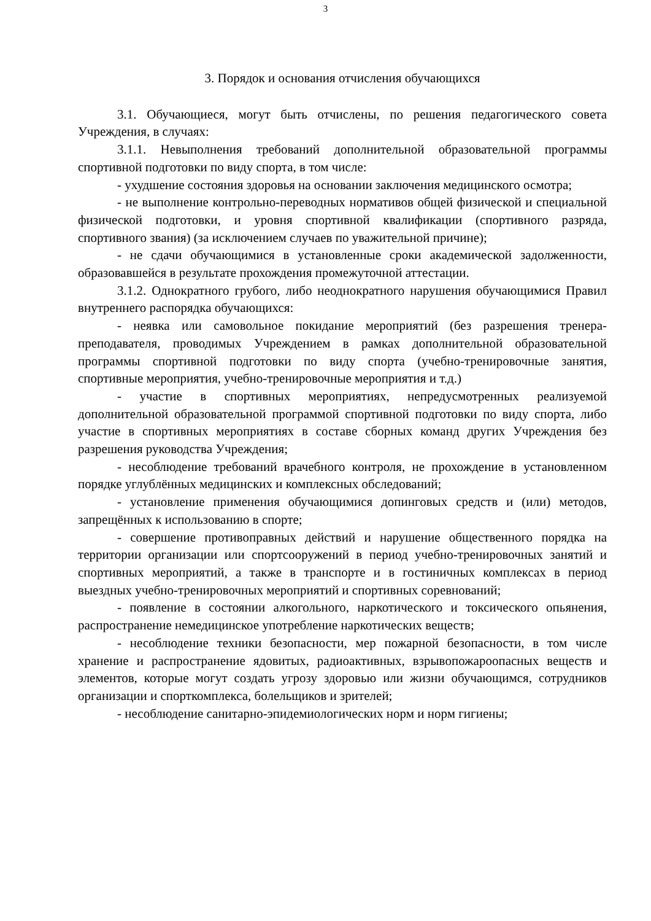3
3. Порядок и основания отчисления обучающихся
3.1. Обучающиеся, могут быть отчислены, по решения педагогического совета Учреждения, в случаях:
3.1.1. Невыполнения требований дополнительной образовательной программы спортивной подготовки по виду спорта, в том числе:
- ухудшение состояния здоровья на основании заключения медицинского осмотра;
- не выполнение контрольно-переводных нормативов общей физической и специальной физической подготовки, и уровня спортивной квалификации (спортивного разряда, спортивного звания) (за исключением случаев по уважительной причине);
- не сдачи обучающимися в установленные сроки академической задолженности, образовавшейся в результате прохождения промежуточной аттестации.
3.1.2. Однократного грубого, либо неоднократного нарушения обучающимися Правил внутреннего распорядка обучающихся:
- неявка или самовольное покидание мероприятий (без разрешения тренера-преподавателя, проводимых Учреждением в рамках дополнительной образовательной программы спортивной подготовки по виду спорта (учебно-тренировочные занятия, спортивные мероприятия, учебно-тренировочные мероприятия и т.д.)
- участие в спортивных мероприятиях, непредусмотренных реализуемой дополнительной образовательной программой спортивной подготовки по виду спорта, либо участие в спортивных мероприятиях в составе сборных команд других Учреждения без разрешения руководства Учреждения;
- несоблюдение требований врачебного контроля, не прохождение в установленном порядке углублённых медицинских и комплексных обследований;
- установление применения обучающимися допинговых средств и (или) методов, запрещённых к использованию в спорте;
- совершение противоправных действий и нарушение общественного порядка на территории организации или спортсооружений в период учебно-тренировочных занятий и спортивных мероприятий, а также в транспорте и в гостиничных комплексах в период выездных учебно-тренировочных мероприятий и спортивных соревнований;
- появление в состоянии алкогольного, наркотического и токсического опьянения, распространение немедицинское употребление наркотических веществ;
- несоблюдение техники безопасности, мер пожарной безопасности, в том числе хранение и распространение ядовитых, радиоактивных, взрывопожароопасных веществ и элементов, которые могут создать угрозу здоровью или жизни обучающимся, сотрудников организации и спорткомплекса, болельщиков и зрителей;
- несоблюдение санитарно-эпидемиологических норм и норм гигиены;